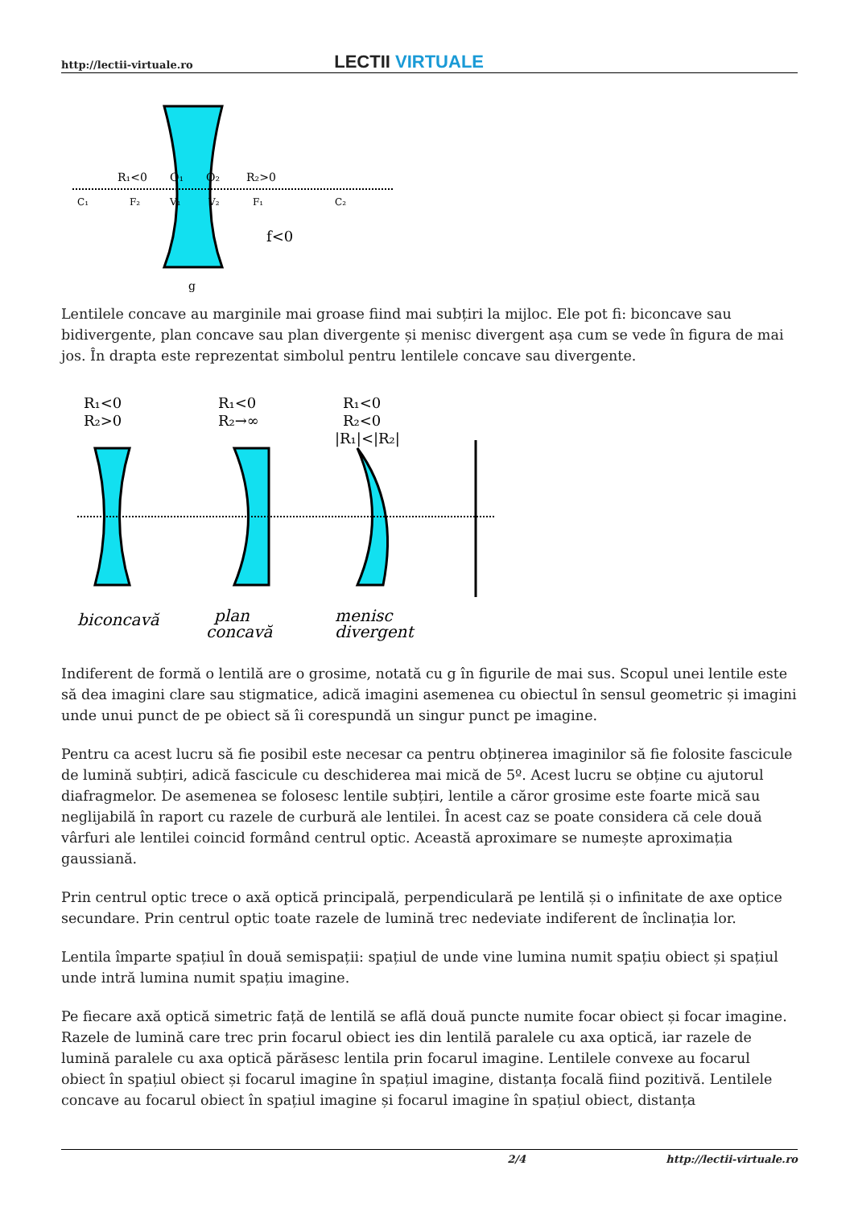http://lectii-virtuale.ro LECTII VIRTUALE
R₁<0
O₁
O₂
R₂>0
C₁
F₂
V₁
V₂
F₁
C₂
f<0
g
Lentilele concave au marginile mai groase fiind mai subțiri la mijloc. Ele pot fi: biconcave sau bidivergente, plan concave sau plan divergente și menisc divergent așa cum se vede în figura de mai jos. În drapta este reprezentat simbolul pentru lentilele concave sau divergente.
R₁<0
R₂>0
R₁<0
R₂→∞
R₁<0
R₂<0
|R₁|<|R₂|
biconcavă
plan
concavă
menisc
divergent
Indiferent de formă o lentilă are o grosime, notată cu g în figurile de mai sus. Scopul unei lentile este să dea imagini clare sau stigmatice, adică imagini asemenea cu obiectul în sensul geometric și imagini unde unui punct de pe obiect să îi corespundă un singur punct pe imagine.
Pentru ca acest lucru să fie posibil este necesar ca pentru obținerea imaginilor să fie folosite fascicule de lumină subțiri, adică fascicule cu deschiderea mai mică de 5º. Acest lucru se obține cu ajutorul diafragmelor. De asemenea se folosesc lentile subțiri, lentile a căror grosime este foarte mică sau neglijabilă în raport cu razele de curbură ale lentilei. În acest caz se poate considera că cele două vârfuri ale lentilei coincid formând centrul optic. Această aproximare se numește aproximația gaussiană.
Prin centrul optic trece o axă optică principală, perpendiculară pe lentilă și o infinitate de axe optice secundare. Prin centrul optic toate razele de lumină trec nedeviate indiferent de înclinația lor.
Lentila împarte spațiul în două semispații: spațiul de unde vine lumina numit spațiu obiect și spațiul unde intră lumina numit spațiu imagine.
Pe fiecare axă optică simetric față de lentilă se află două puncte numite focar obiect și focar imagine. Razele de lumină care trec prin focarul obiect ies din lentilă paralele cu axa optică, iar razele de lumină paralele cu axa optică părăsesc lentila prin focarul imagine. Lentilele convexe au focarul obiect în spațiul obiect și focarul imagine în spațiul imagine, distanța focală fiind pozitivă. Lentilele concave au focarul obiect în spațiul imagine și focarul imagine în spațiul obiect, distanța
2/4 http://lectii-virtuale.ro